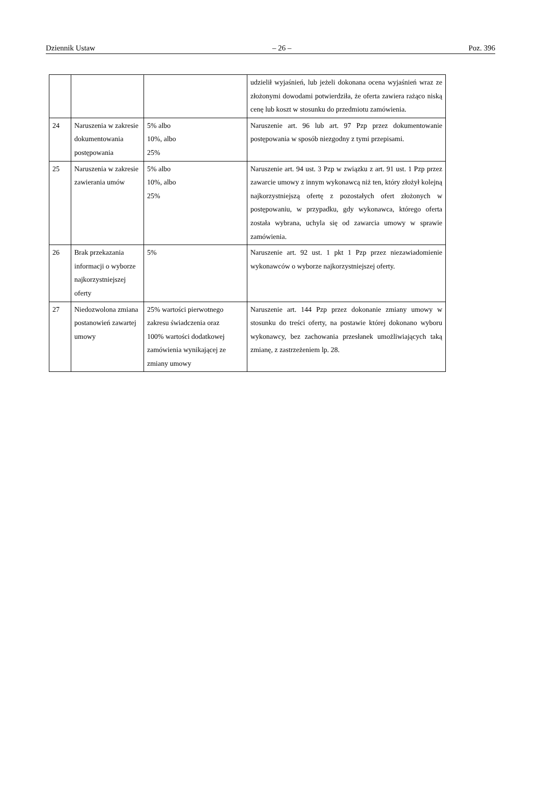Dziennik Ustaw – 26 – Poz. 396
| | | | udzielił wyjaśnień, lub jeżeli dokonana ocena wyjaśnień wraz ze złożonymi dowodami potwierdziła, że oferta zawiera rażąco niską cenę lub koszt w stosunku do przedmiotu zamówienia. |
| 24 | Naruszenia w zakresie dokumentowania postępowania | 5% albo 10%, albo 25% | Naruszenie art. 96 lub art. 97 Pzp przez dokumentowanie postępowania w sposób niezgodny z tymi przepisami. |
| 25 | Naruszenia w zakresie zawierania umów | 5% albo 10%, albo 25% | Naruszenie art. 94 ust. 3 Pzp w związku z art. 91 ust. 1 Pzp przez zawarcie umowy z innym wykonawcą niż ten, który złożył kolejną najkorzystniejszą ofertę z pozostałych ofert złożonych w postępowaniu, w przypadku, gdy wykonawca, którego oferta została wybrana, uchyla się od zawarcia umowy w sprawie zamówienia. |
| 26 | Brak przekazania informacji o wyborze najkorzystniejszej oferty | 5% | Naruszenie art. 92 ust. 1 pkt 1 Pzp przez niezawiadomienie wykonawców o wyborze najkorzystniejszej oferty. |
| 27 | Niedozwolona zmiana postanowień zawartej umowy | 25% wartości pierwotnego zakresu świadczenia oraz 100% wartości dodatkowej zamówienia wynikającej ze zmiany umowy | Naruszenie art. 144 Pzp przez dokonanie zmiany umowy w stosunku do treści oferty, na postawie której dokonano wyboru wykonawcy, bez zachowania przesłanek umożliwiających taką zmianę, z zastrzeżeniem lp. 28. |